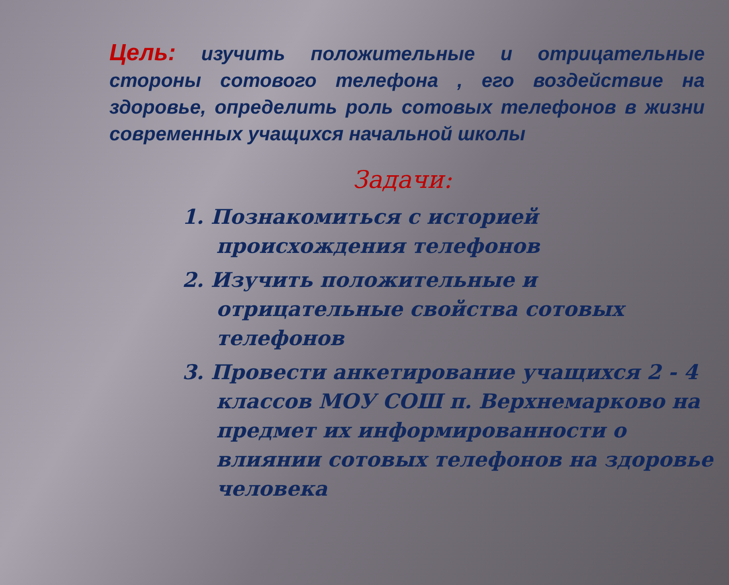Цель: изучить положительные и отрицательные стороны сотового телефона , его воздействие на здоровье, определить роль сотовых телефонов в жизни современных учащихся начальной школы
Задачи:
1. Познакомиться с историей происхождения телефонов
2. Изучить положительные и отрицательные свойства сотовых телефонов
3. Провести анкетирование учащихся 2 - 4 классов МОУ СОШ п. Верхнемарково на предмет их информированности о влиянии сотовых телефонов на здоровье человека